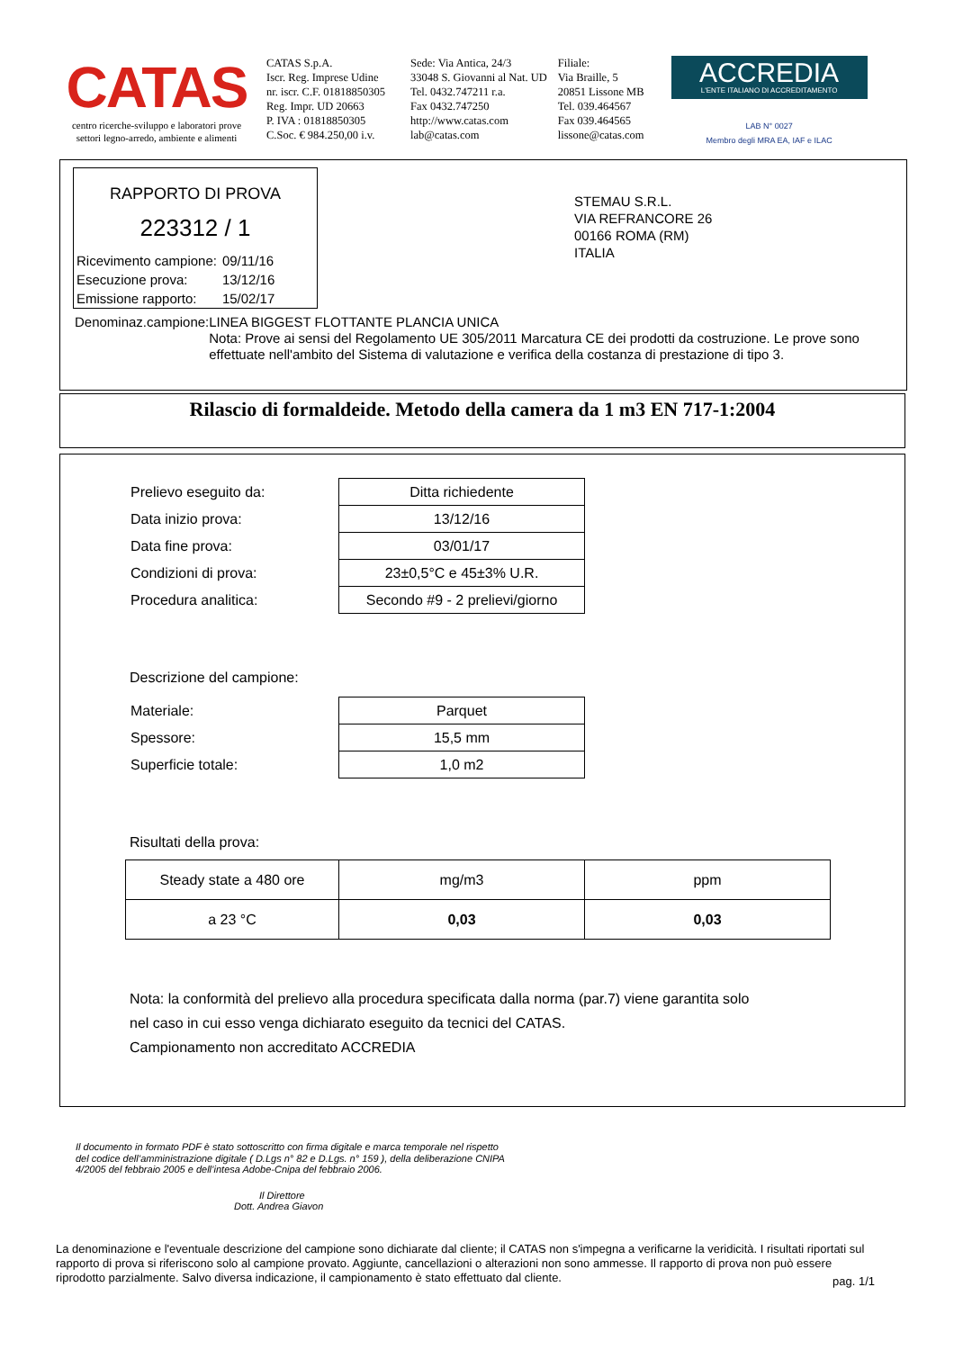CATAS
centro ricerche-sviluppo e laboratori prove
settori legno-arredo, ambiente e alimenti
CATAS S.p.A.
Iscr. Reg. Imprese Udine
nr. iscr. C.F. 01818850305
Reg. Impr. UD 20663
P. IVA : 01818850305
C.Soc. € 984.250,00 i.v.
Sede: Via Antica, 24/3
33048 S. Giovanni al Nat. UD
Tel. 0432.747211 r.a.
Fax 0432.747250
http://www.catas.com
lab@catas.com
Filiale:
Via Braille, 5
20851 Lissone MB
Tel. 039.464567
Fax 039.464565
lissone@catas.com
ACCREDIA
L'ENTE ITALIANO DI ACCREDITAMENTO
LAB N° 0027
Membro degli MRA EA, IAF e ILAC
RAPPORTO DI PROVA
223312 / 1
| Ricevimento campione: | 09/11/16 |
| Esecuzione prova: | 13/12/16 |
| Emissione rapporto: | 15/02/17 |
STEMAU S.R.L.
VIA REFRANCORE 26
00166 ROMA (RM)
ITALIA
Denominaz.campione: LINEA BIGGEST FLOTTANTE PLANCIA UNICA
Nota: Prove ai sensi del Regolamento UE 305/2011 Marcatura CE dei prodotti da costruzione. Le prove sono effettuate nell'ambito del Sistema di valutazione e verifica della costanza di prestazione di tipo 3.
Rilascio di formaldeide. Metodo della camera da 1 m3 EN 717-1:2004
| Prelievo eseguito da: | Ditta richiedente |
| Data inizio prova: | 13/12/16 |
| Data fine prova: | 03/01/17 |
| Condizioni di prova: | 23±0,5°C e 45±3% U.R. |
| Procedura analitica: | Secondo #9 - 2 prelievi/giorno |
Descrizione del campione:
| Materiale: | Parquet |
| Spessore: | 15,5 mm |
| Superficie totale: | 1,0 m2 |
Risultati della prova:
| Steady state a 480 ore | mg/m3 | ppm |
| a 23 °C | 0,03 | 0,03 |
Nota: la conformità del prelievo alla procedura specificata dalla norma (par.7) viene garantita solo
nel caso in cui esso venga dichiarato eseguito da tecnici del CATAS.
Campionamento non accreditato ACCREDIA
Il documento in formato PDF è stato sottoscritto con firma digitale e marca temporale nel rispetto del codice dell’amministrazione digitale ( D.Lgs n° 82 e D.Lgs. n° 159 ), della deliberazione CNIPA 4/2005 del febbraio 2005 e dell’intesa Adobe-Cnipa del febbraio 2006.
Il Direttore
Dott. Andrea Giavon
La denominazione e l'eventuale descrizione del campione sono dichiarate dal cliente; il CATAS non s'impegna a verificarne la veridicità. I risultati riportati sul rapporto di prova si riferiscono solo al campione provato. Aggiunte, cancellazioni o alterazioni non sono ammesse. Il rapporto di prova non può essere riprodotto parzialmente. Salvo diversa indicazione, il campionamento è stato effettuato dal cliente. pag. 1/1